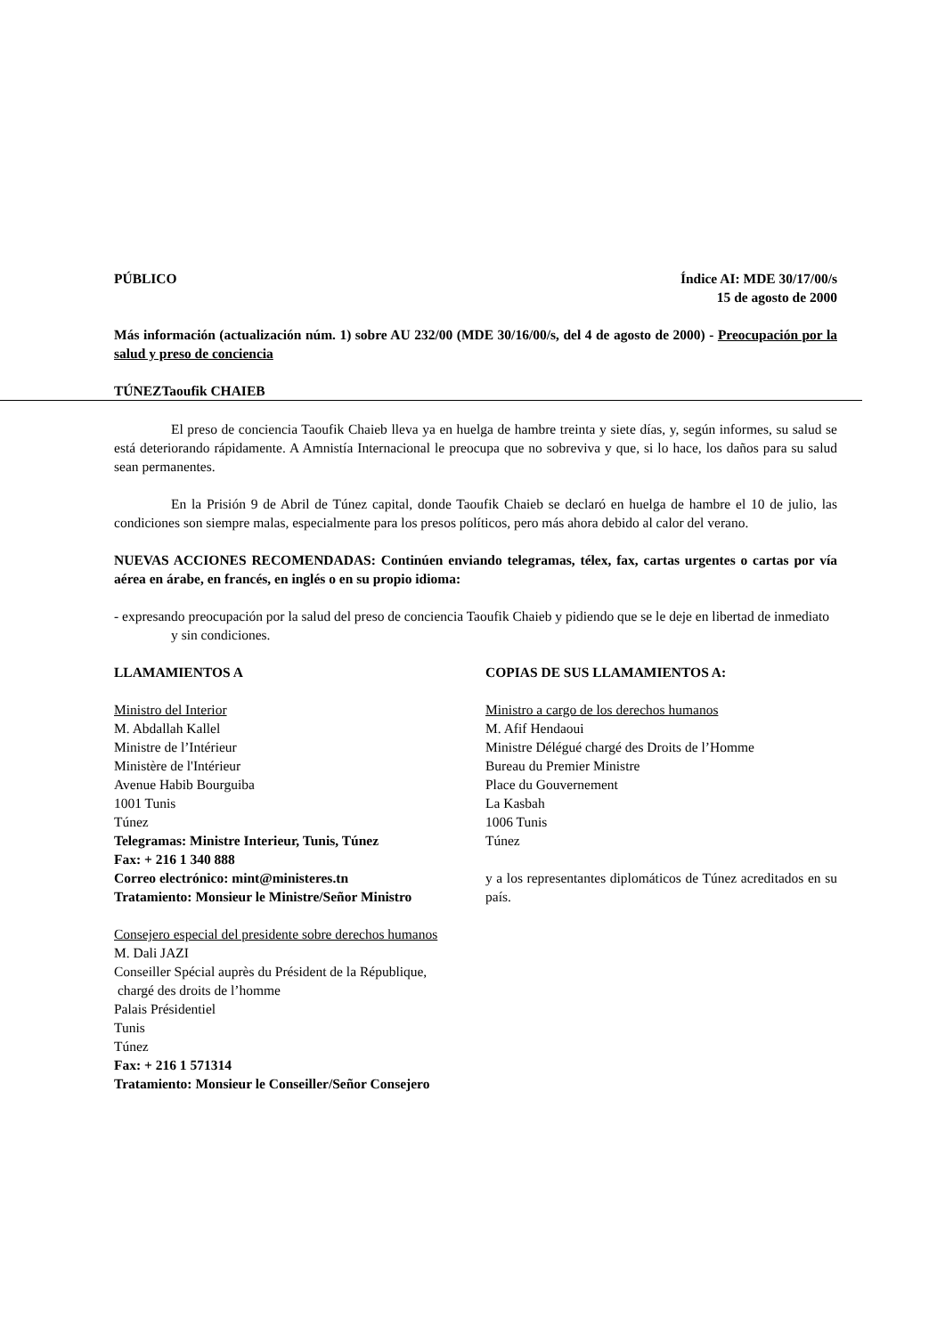PÚBLICO Índice AI: MDE 30/17/00/s
15 de agosto de 2000
Más información (actualización núm. 1) sobre AU 232/00 (MDE 30/16/00/s, del 4 de agosto de 2000) - Preocupación por la salud y preso de conciencia
TÚNEZTaoufik CHAIEB
El preso de conciencia Taoufik Chaieb lleva ya en huelga de hambre treinta y siete días, y, según informes, su salud se está deteriorando rápidamente. A Amnistía Internacional le preocupa que no sobreviva y que, si lo hace, los daños para su salud sean permanentes.
En la Prisión 9 de Abril de Túnez capital, donde Taoufik Chaieb se declaró en huelga de hambre el 10 de julio, las condiciones son siempre malas, especialmente para los presos políticos, pero más ahora debido al calor del verano.
NUEVAS ACCIONES RECOMENDADAS: Continúen enviando telegramas, télex, fax, cartas urgentes o cartas por vía aérea en árabe, en francés, en inglés o en su propio idioma:
- expresando preocupación por la salud del preso de conciencia Taoufik Chaieb y pidiendo que se le deje en libertad de inmediato y sin condiciones.
LLAMAMIENTOS A
Ministro del Interior
M. Abdallah Kallel
Ministre de l’Intérieur
Ministère de l'Intérieur
Avenue Habib Bourguiba
1001 Tunis
Túnez
Telegramas: Ministre Interieur, Tunis, Túnez
Fax: + 216 1 340 888
Correo electrónico: mint@ministeres.tn
Tratamiento: Monsieur le Ministre/Señor Ministro
Consejero especial del presidente sobre derechos humanos
M. Dali JAZI
Conseiller Spécial auprès du Président de la République,
chargé des droits de l’homme
Palais Présidentiel
Tunis
Túnez
Fax: + 216 1 571314
Tratamiento: Monsieur le Conseiller/Señor Consejero
COPIAS DE SUS LLAMAMIENTOS A:
Ministro a cargo de los derechos humanos
M. Afif Hendaoui
Ministre Délégué chargé des Droits de l’Homme
Bureau du Premier Ministre
Place du Gouvernement
La Kasbah
1006 Tunis
Túnez
y a los representantes diplomáticos de Túnez acreditados en su país.